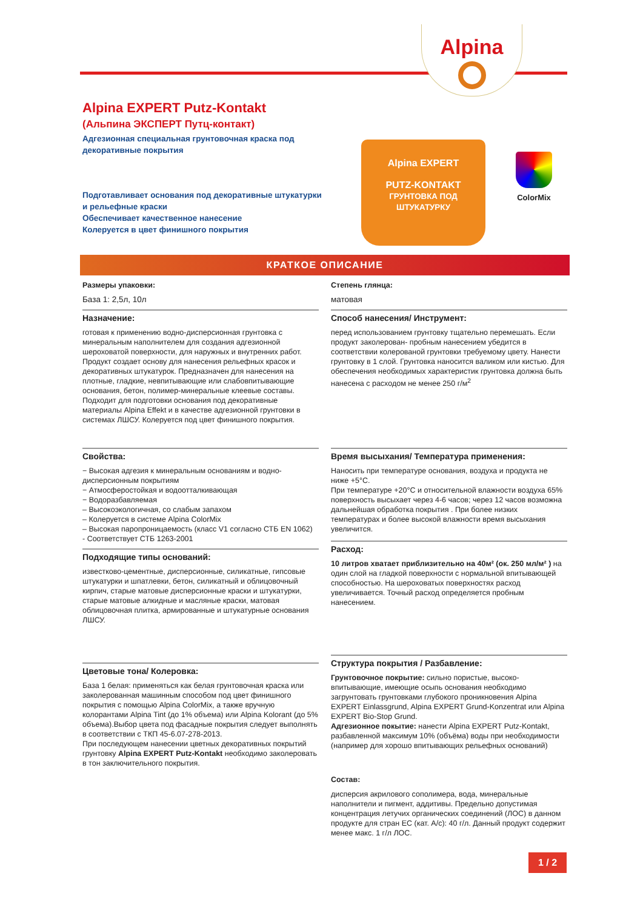Alpina
Alpina EXPERT Putz-Kontakt
(Альпина ЭКСПЕРТ Путц-контакт)
Адгезионная специальная грунтовочная краска под декоративные покрытия
Подготавливает основания под декоративные штукатурки и рельефные краски
Обеспечивает качественное нанесение
Колеруется в цвет финишного покрытия
Alpina EXPERT
PUTZ-KONTAKT
ГРУНТОВКА ПОД ШТУКАТУРКУ
ColorMix
КРАТКОЕ ОПИСАНИЕ
Размеры упаковки:
База 1: 2,5л, 10л
Назначение:
готовая к применению водно-дисперсионная грунтовка с минеральным наполнителем для создания адгезионной шероховатой поверхности, для наружных и внутренних работ. Продукт создает основу для нанесения рельефных красок и декоративных штукатурок. Предназначен для нанесения на плотные, гладкие, невпитывающие или слабовпитывающие основания, бетон, полимер-минеральные клеевые составы. Подходит для подготовки основания под декоративные материалы Alpina Effekt и в качестве адгезионной грунтовки в системах ЛШСУ. Колеруется под цвет финишного покрытия.
Свойства:
− Высокая адгезия к минеральным основаниям и водно-дисперсионным покрытиям
− Атмосферостойкая и водоотталкивающая
− Водоразбавляемая
– Высокоэкологичная, со слабым запахом
– Колеруется в системе Alpina ColorMix
– Высокая паропроницаемость (класс V1 согласно СТБ EN 1062)
- Соответствует СТБ 1263-2001
Подходящие типы оснований:
известково-цементные, дисперсионные, силикатные, гипсовые штукатурки и шпатлевки, бетон, силикатный и облицовочный кирпич, старые матовые дисперсионные краски и штукатурки, старые матовые алкидные и масляные краски, матовая облицовочная плитка, армированные и штукатурные основания ЛШСУ.
Цветовые тона/ Колеровка:
База 1 белая: применяться как белая грунтовочная краска или заколерованная машинным способом под цвет финишного покрытия с помощью Alpina ColorMix, а также вручную колорантами Alpina Tint (до 1% объема) или Alpina Kolorant (до 5% объема).Выбор цвета под фасадные покрытия следует выполнять в соответствии с ТКП 45-6.07-278-2013.
При последующем нанесении цветных декоративных покрытий грунтовку Alpina EXPERT Putz-Kontakt необходимо заколеровать в тон заключительного покрытия.
Степень глянца:
матовая
Способ нанесения/ Инструмент:
перед использованием грунтовку тщательно перемешать. Если продукт заколерован- пробным нанесением убедится в соответствии колерованой грунтовки требуемому цвету. Нанести грунтовку в 1 слой. Грунтовка наносится валиком или кистью. Для обеспечения необходимых характеристик грунтовка должна быть нанесена с расходом не менее 250 г/м<sup>2</sup>
Время высыхания/ Температура применения:
Наносить при температуре основания, воздуха и продукта не ниже +5°C.
При температуре +20°C и относительной влажности воздуха 65% поверхность высыхает через 4-6 часов; через 12 часов возможна дальнейшая обработка покрытия . При более низких температурах и более высокой влажности время высыхания увеличится.
Расход:
10 литров хватает приблизительно на 40м² (ок. 250 мл/м² ) на один слой на гладкой поверхности с нормальной впитывающей способностью. На шероховатых поверхностях расход увеличивается. Точный расход определяется пробным нанесением.
Структура покрытия / Разбавление:
Грунтовочное покрытие: сильно пористые, высоко-впитывающие, имеющие осыпь основания необходимо загрунтовать грунтовками глубокого проникновения Alpina EXPERT Einlassgrund, Alpina EXPERT Grund-Konzentrat или Alpina EXPERT Bio-Stop Grund.
Адгезионное покытие: нанести Alpina EXPERT Putz-Kontakt, разбавленной максимум 10% (объёма) воды при необходимости (например для хорошо впитывающих рельефных оснований)
Состав:
дисперсия акрилового сополимера, вода, минеральные наполнители и пигмент, аддитивы. Предельно допустимая концентрация летучих органических соединений (ЛОС) в данном продукте для стран ЕС (кат. A/c): 40 г/л. Данный продукт содержит менее макс. 1 г/л ЛОС.
1 / 2